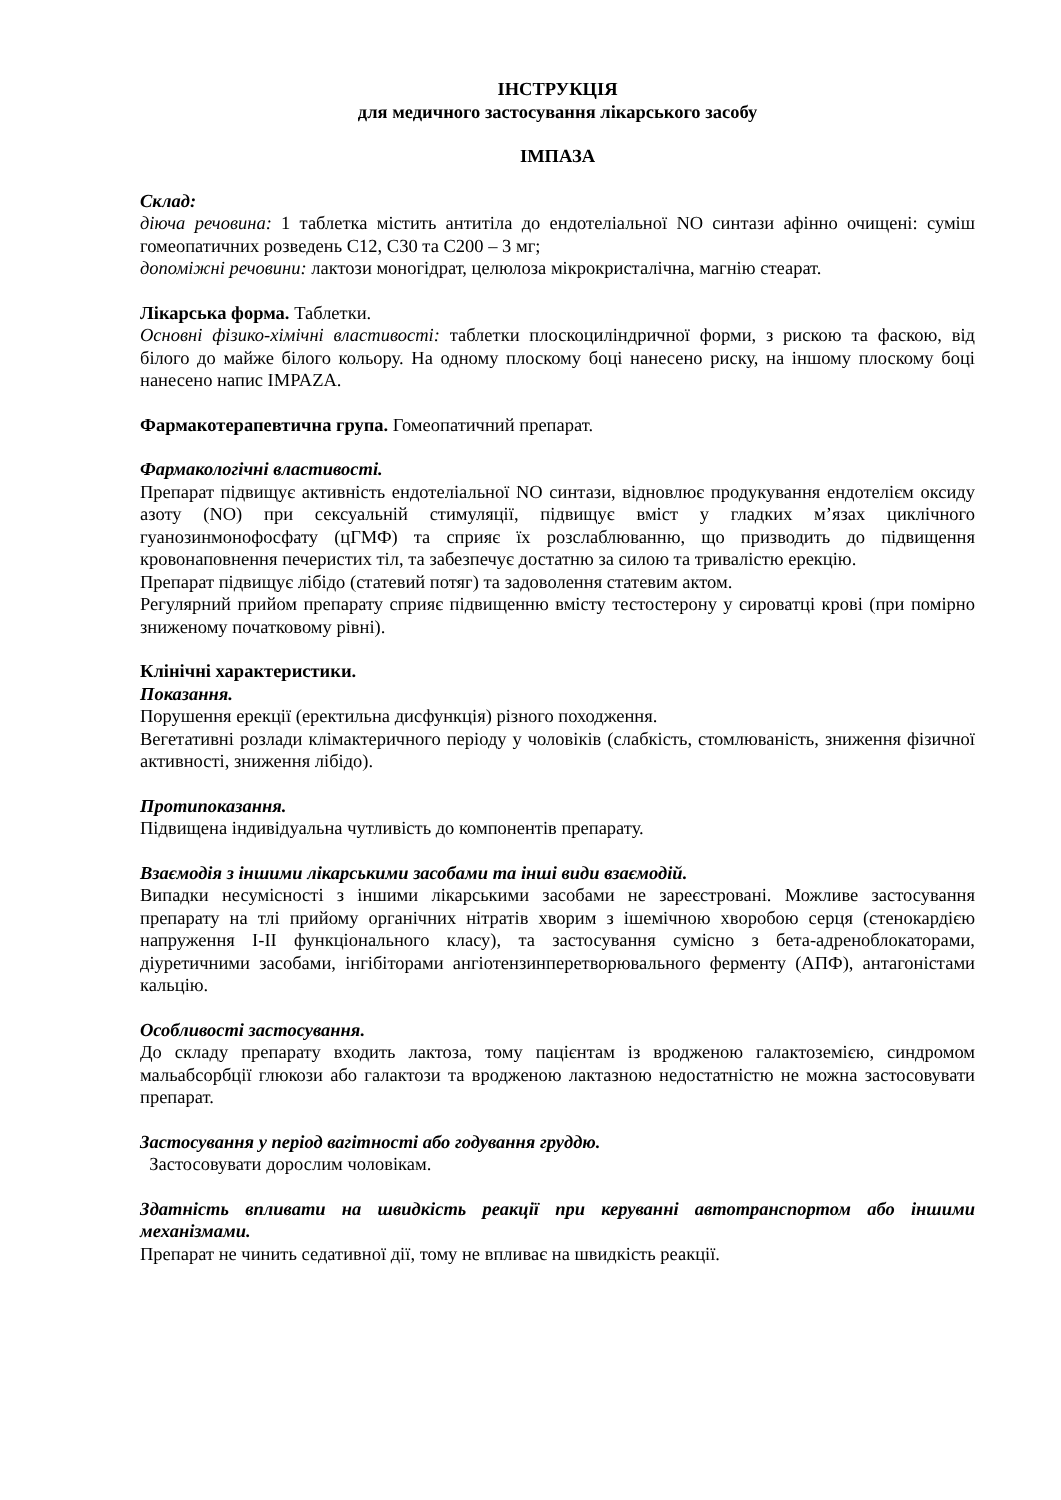ІНСТРУКЦІЯ
для медичного застосування лікарського засобу
ІМПАЗА
Склад:
діюча речовина: 1 таблетка містить антитіла до ендотеліальної NO синтази афінно очищені: суміш гомеопатичних розведень С12, С30 та С200 – 3 мг;
допоміжні речовини: лактози моногідрат, целюлоза мікрокристалічна, магнію стеарат.
Лікарська форма. Таблетки.
Основні фізико-хімічні властивості: таблетки плоскоциліндричної форми, з рискою та фаскою, від білого до майже білого кольору. На одному плоскому боці нанесено риску, на іншому плоскому боці нанесено напис IMPAZA.
Фармакотерапевтична група. Гомеопатичний препарат.
Фармакологічні властивості.
Препарат підвищує активність ендотеліальної NO синтази, відновлює продукування ендотелієм оксиду азоту (NO) при сексуальній стимуляції, підвищує вміст у гладких м’язах циклічного гуанозинмонофосфату (цГМФ) та сприяє їх розслаблюванню, що призводить до підвищення кровонаповнення печеристих тіл, та забезпечує достатню за силою та тривалістю ерекцію.
Препарат підвищує лібідо (статевий потяг) та задоволення статевим актом.
Регулярний прийом препарату сприяє підвищенню вмісту тестостерону у сироватці крові (при помірно зниженому початковому рівні).
Клінічні характеристики.
Показання.
Порушення ерекції (еректильна дисфункція) різного походження.
Вегетативні розлади клімактеричного періоду у чоловіків (слабкість, стомлюваність, зниження фізичної активності, зниження лібідо).
Протипоказання.
Підвищена індивідуальна чутливість до компонентів препарату.
Взаємодія з іншими лікарськими засобами та інші види взаємодій.
Випадки несумісності з іншими лікарськими засобами не зареєстровані. Можливе застосування препарату на тлі прийому органічних нітратів хворим з ішемічною хворобою серця (стенокардією напруження I-II функціонального класу), та застосування сумісно з бета-адреноблокаторами, діуретичними засобами, інгібіторами ангіотензинперетворювального ферменту (АПФ), антагоністами кальцію.
Особливості застосування.
До складу препарату входить лактоза, тому пацієнтам із вродженою галактоземією, синдромом мальабсорбції глюкози або галактози та вродженою лактазною недостатністю не можна застосовувати препарат.
Застосування у період вагітності або годування груддю.
Застосовувати дорослим чоловікам.
Здатність впливати на швидкість реакції при керуванні автотранспортом або іншими механізмами.
Препарат не чинить седативної дії, тому не впливає на швидкість реакції.